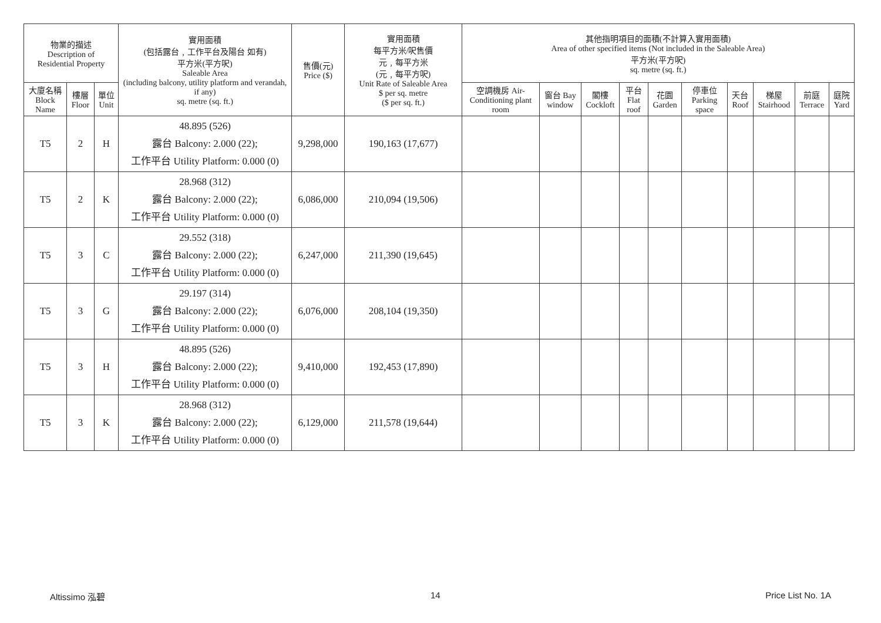| 物業的描述 Description of Residential Property | | | 實用面積 (包括露台﹐工作平台及陽台 如有) 平方米(平方呎) Saleable Area (including balcony, utility platform and verandah, if any) sq. metre (sq. ft.) | 售價(元) Price ($) | 實用面積 每平方米/呎售價 元﹐每平方米 (元﹐每平方呎) Unit Rate of Saleable Area $ per sq. metre ($ per sq. ft.) | 其他指明項目的面積(不計算入實用面積) Area of other specified items (Not included in the Saleable Area) 平方米(平方呎) sq. metre (sq. ft.) | | | | | | | | | |
| --- | --- | --- | --- | --- | --- | --- | --- | --- | --- | --- | --- | --- | --- | --- | --- |
| 大廈名稱 Block Name | 樓層 Floor | 單位 Unit | | | | 空調機房 Air-Conditioning plant room | 窗台 Bay window | 閣樓 Cockloft | 平台 Flat roof | 花園 Garden | 停車位 Parking space | 天台 Roof | 梯屋 Stairhood | 前庭 Terrace | 庭院 Yard |
| T5 | 2 | H | 48.895 (526) 露台 Balcony: 2.000 (22); 工作平台 Utility Platform: 0.000 (0) | 9,298,000 | 190,163 (17,677) | | | | | | | | | | |
| T5 | 2 | K | 28.968 (312) 露台 Balcony: 2.000 (22); 工作平台 Utility Platform: 0.000 (0) | 6,086,000 | 210,094 (19,506) | | | | | | | | | | |
| T5 | 3 | C | 29.552 (318) 露台 Balcony: 2.000 (22); 工作平台 Utility Platform: 0.000 (0) | 6,247,000 | 211,390 (19,645) | | | | | | | | | | |
| T5 | 3 | G | 29.197 (314) 露台 Balcony: 2.000 (22); 工作平台 Utility Platform: 0.000 (0) | 6,076,000 | 208,104 (19,350) | | | | | | | | | | |
| T5 | 3 | H | 48.895 (526) 露台 Balcony: 2.000 (22); 工作平台 Utility Platform: 0.000 (0) | 9,410,000 | 192,453 (17,890) | | | | | | | | | | |
| T5 | 3 | K | 28.968 (312) 露台 Balcony: 2.000 (22); 工作平台 Utility Platform: 0.000 (0) | 6,129,000 | 211,578 (19,644) | | | | | | | | | | |
Altissimo 泓碧 14 Price List No. 1A